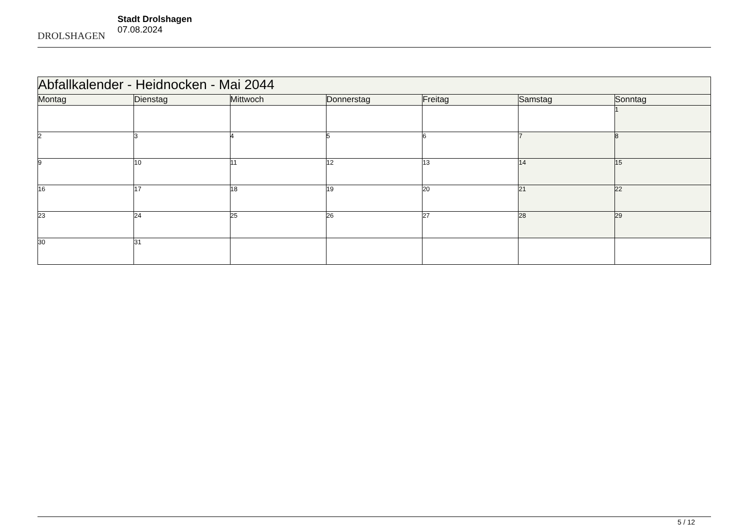DROLSHAGEN
Stadt Drolshagen
07.08.2024
| Abfallkalender - Heidnocken - Mai 2044 | | | | | | |
| Montag | Dienstag | Mittwoch | Donnerstag | Freitag | Samstag | Sonntag |
| | | | | | | 1 |
| 2 | 3 | 4 | 5 | 6 | 7 | 8 |
| 9 | 10 | 11 | 12 | 13 | 14 | 15 |
| 16 | 17 | 18 | 19 | 20 | 21 | 22 |
| 23 | 24 | 25 | 26 | 27 | 28 | 29 |
| 30 | 31 | | | | | |
5 / 12